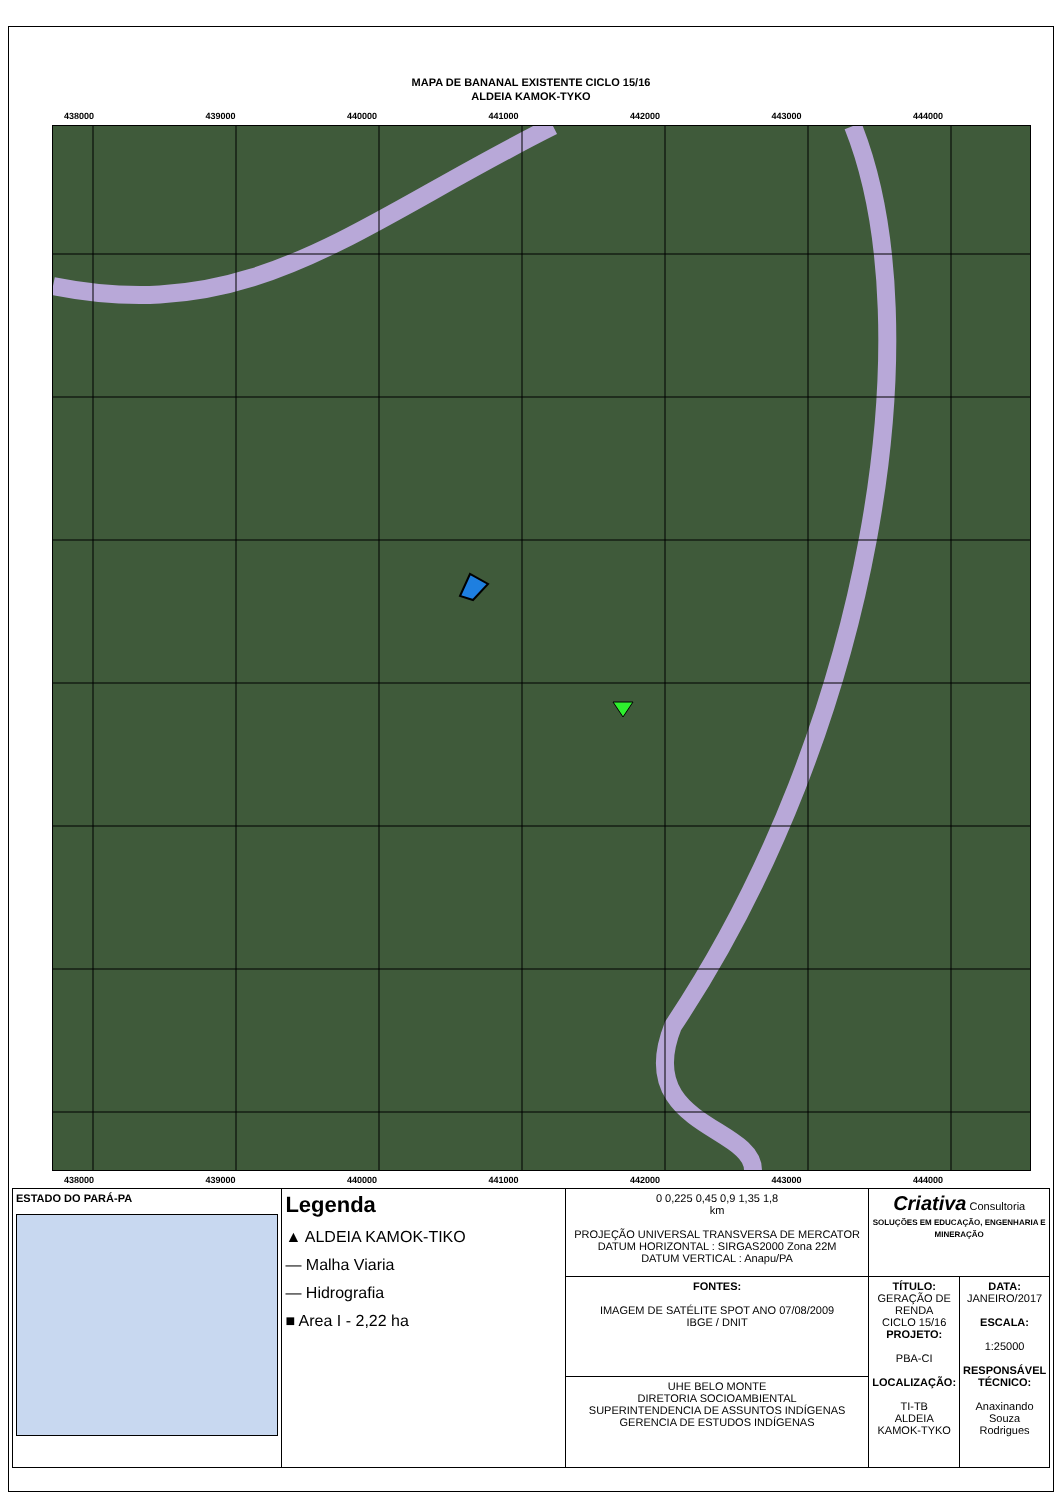MAPA DE BANANAL EXISTENTE CICLO 15/16
ALDEIA KAMOK-TYKO
438000 439000 440000 441000 442000 443000 444000
438000 439000 440000 441000 442000 443000 444000
| ESTADO DO PARÁ-PA | Legenda ▲ ALDEIA KAMOK-TIKO — Malha Viaria — Hidrografia ■ Area I - 2,22 ha | 0 0,225 0,45 0,9 1,35 1,8 km PROJEÇÃO UNIVERSAL TRANSVERSA DE MERCATOR DATUM HORIZONTAL : SIRGAS2000 Zona 22M DATUM VERTICAL : Anapu/PA | Criativa Consultoria SOLUÇÕES EM EDUCAÇÃO, ENGENHARIA E MINERAÇÃO | |
| | | FONTES: IMAGEM DE SATÉLITE SPOT ANO 07/08/2009 IBGE / DNIT | TÍTULO: GERAÇÃO DE RENDA CICLO 15/16 PROJETO: PBA-CI LOCALIZAÇÃO: TI-TB ALDEIA KAMOK-TYKO | DATA: JANEIRO/2017 ESCALA: 1:25000 RESPONSÁVEL TÉCNICO: Anaxinando Souza Rodrigues |
| | | UHE BELO MONTE DIRETORIA SOCIOAMBIENTAL SUPERINTENDENCIA DE ASSUNTOS INDÍGENAS GERENCIA DE ESTUDOS INDÍGENAS | | |